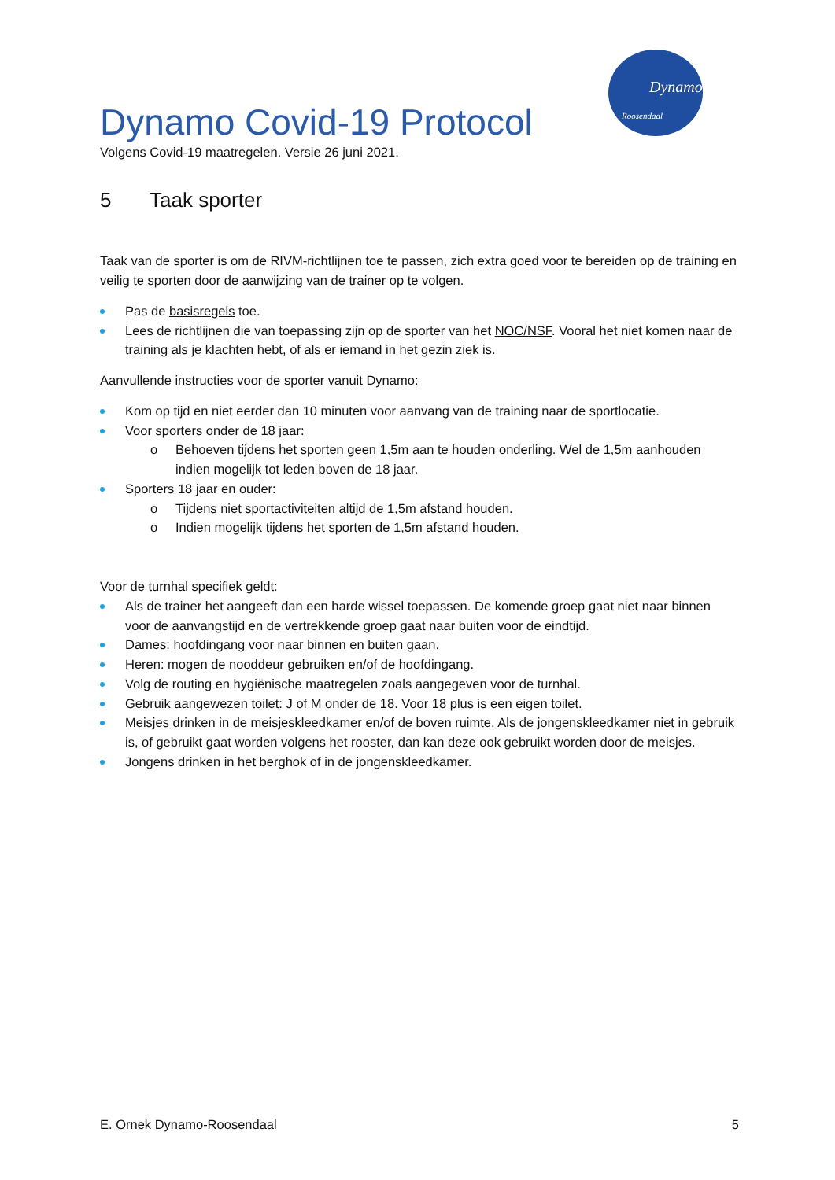Dynamo
Roosendaal
Dynamo Covid-19 Protocol
Volgens Covid-19 maatregelen. Versie 26 juni 2021.
5 Taak sporter
Taak van de sporter is om de RIVM-richtlijnen toe te passen, zich extra goed voor te bereiden op de training en veilig te sporten door de aanwijzing van de trainer op te volgen.
Pas de basisregels toe.
Lees de richtlijnen die van toepassing zijn op de sporter van het NOC/NSF. Vooral het niet komen naar de training als je klachten hebt, of als er iemand in het gezin ziek is.
Aanvullende instructies voor de sporter vanuit Dynamo:
Kom op tijd en niet eerder dan 10 minuten voor aanvang van de training naar de sportlocatie.
Voor sporters onder de 18 jaar:
o Behoeven tijdens het sporten geen 1,5m aan te houden onderling. Wel de 1,5m aanhouden indien mogelijk tot leden boven de 18 jaar.
Sporters 18 jaar en ouder:
o Tijdens niet sportactiviteiten altijd de 1,5m afstand houden.
o Indien mogelijk tijdens het sporten de 1,5m afstand houden.
Voor de turnhal specifiek geldt:
Als de trainer het aangeeft dan een harde wissel toepassen. De komende groep gaat niet naar binnen voor de aanvangstijd en de vertrekkende groep gaat naar buiten voor de eindtijd.
Dames: hoofdingang voor naar binnen en buiten gaan.
Heren: mogen de nooddeur gebruiken en/of de hoofdingang.
Volg de routing en hygiënische maatregelen zoals aangegeven voor de turnhal.
Gebruik aangewezen toilet: J of M onder de 18. Voor 18 plus is een eigen toilet.
Meisjes drinken in de meisjeskleedkamer en/of de boven ruimte. Als de jongenskleedkamer niet in gebruik is, of gebruikt gaat worden volgens het rooster, dan kan deze ook gebruikt worden door de meisjes.
Jongens drinken in het berghok of in de jongenskleedkamer.
E. Ornek Dynamo-Roosendaal 5